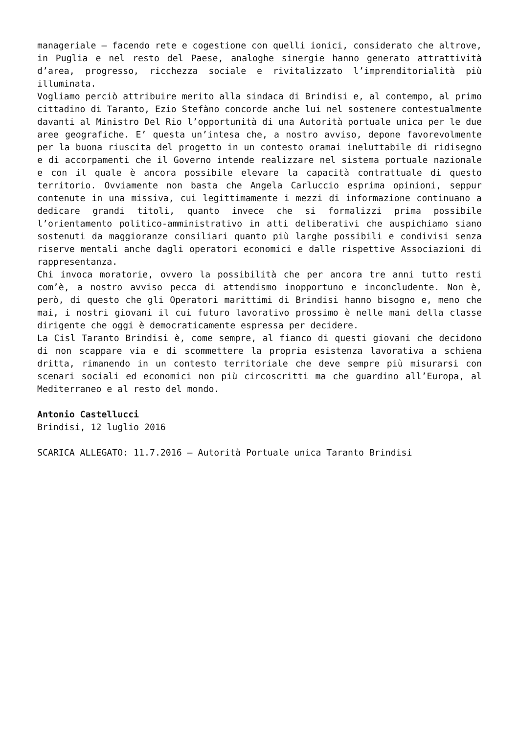manageriale – facendo rete e cogestione con quelli ionici, considerato che altrove, in Puglia e nel resto del Paese, analoghe sinergie hanno generato attrattività d’area, progresso, ricchezza sociale e rivitalizzato l’imprenditorialità più illuminata.
Vogliamo perciò attribuire merito alla sindaca di Brindisi e, al contempo, al primo cittadino di Taranto, Ezio Stefàno concorde anche lui nel sostenere contestualmente davanti al Ministro Del Rio l’opportunità di una Autorità portuale unica per le due aree geografiche. E’ questa un’intesa che, a nostro avviso, depone favorevolmente per la buona riuscita del progetto in un contesto oramai ineluttabile di ridisegno e di accorpamenti che il Governo intende realizzare nel sistema portuale nazionale e con il quale è ancora possibile elevare la capacità contrattuale di questo territorio. Ovviamente non basta che Angela Carluccio esprima opinioni, seppur contenute in una missiva, cui legittimamente i mezzi di informazione continuano a dedicare grandi titoli, quanto invece che si formalizzi prima possibile l’orientamento politico-amministrativo in atti deliberativi che auspichiamo siano sostenuti da maggioranze consiliari quanto più larghe possibili e condivisi senza riserve mentali anche dagli operatori economici e dalle rispettive Associazioni di rappresentanza.
Chi invoca moratorie, ovvero la possibilità che per ancora tre anni tutto resti com’è, a nostro avviso pecca di attendismo inopportuno e inconcludente. Non è, però, di questo che gli Operatori marittimi di Brindisi hanno bisogno e, meno che mai, i nostri giovani il cui futuro lavorativo prossimo è nelle mani della classe dirigente che oggi è democraticamente espressa per decidere.
La Cisl Taranto Brindisi è, come sempre, al fianco di questi giovani che decidono di non scappare via e di scommettere la propria esistenza lavorativa a schiena dritta, rimanendo in un contesto territoriale che deve sempre più misurarsi con scenari sociali ed economici non più circoscritti ma che guardino all’Europa, al Mediterraneo e al resto del mondo.
Antonio Castellucci
Brindisi, 12 luglio 2016
SCARICA ALLEGATO: 11.7.2016 – Autorità Portuale unica Taranto Brindisi